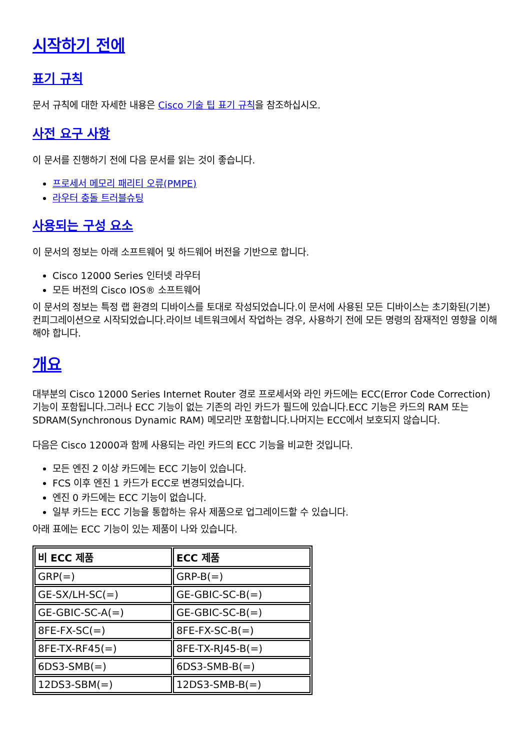시작하기 전에
표기 규칙
문서 규칙에 대한 자세한 내용은 Cisco 기술 팁 표기 규칙을 참조하십시오.
사전 요구 사항
이 문서를 진행하기 전에 다음 문서를 읽는 것이 좋습니다.
프로세서 메모리 패리티 오류(PMPE)
라우터 충돌 트러블슈팅
사용되는 구성 요소
이 문서의 정보는 아래 소프트웨어 및 하드웨어 버전을 기반으로 합니다.
Cisco 12000 Series 인터넷 라우터
모든 버전의 Cisco IOS® 소프트웨어
이 문서의 정보는 특정 랩 환경의 디바이스를 토대로 작성되었습니다.이 문서에 사용된 모든 디바이스는 초기화된(기본) 컨피그레이션으로 시작되었습니다.라이브 네트워크에서 작업하는 경우, 사용하기 전에 모든 명령의 잠재적인 영향을 이해해야 합니다.
개요
대부분의 Cisco 12000 Series Internet Router 경로 프로세서와 라인 카드에는 ECC(Error Code Correction) 기능이 포함됩니다.그러나 ECC 기능이 없는 기존의 라인 카드가 필드에 있습니다.ECC 기능은 카드의 RAM 또는 SDRAM(Synchronous Dynamic RAM) 메모리만 포함합니다.나머지는 ECC에서 보호되지 않습니다.
다음은 Cisco 12000과 함께 사용되는 라인 카드의 ECC 기능을 비교한 것입니다.
모든 엔진 2 이상 카드에는 ECC 기능이 있습니다.
FCS 이후 엔진 1 카드가 ECC로 변경되었습니다.
엔진 0 카드에는 ECC 기능이 없습니다.
일부 카드는 ECC 기능을 통합하는 유사 제품으로 업그레이드할 수 있습니다.
아래 표에는 ECC 기능이 있는 제품이 나와 있습니다.
| 비 ECC 제품 | ECC 제품 |
| --- | --- |
| GRP(=) | GRP-B(=) |
| GE-SX/LH-SC(=) | GE-GBIC-SC-B(=) |
| GE-GBIC-SC-A(=) | GE-GBIC-SC-B(=) |
| 8FE-FX-SC(=) | 8FE-FX-SC-B(=) |
| 8FE-TX-RF45(=) | 8FE-TX-RJ45-B(=) |
| 6DS3-SMB(=) | 6DS3-SMB-B(=) |
| 12DS3-SBM(=) | 12DS3-SMB-B(=) |